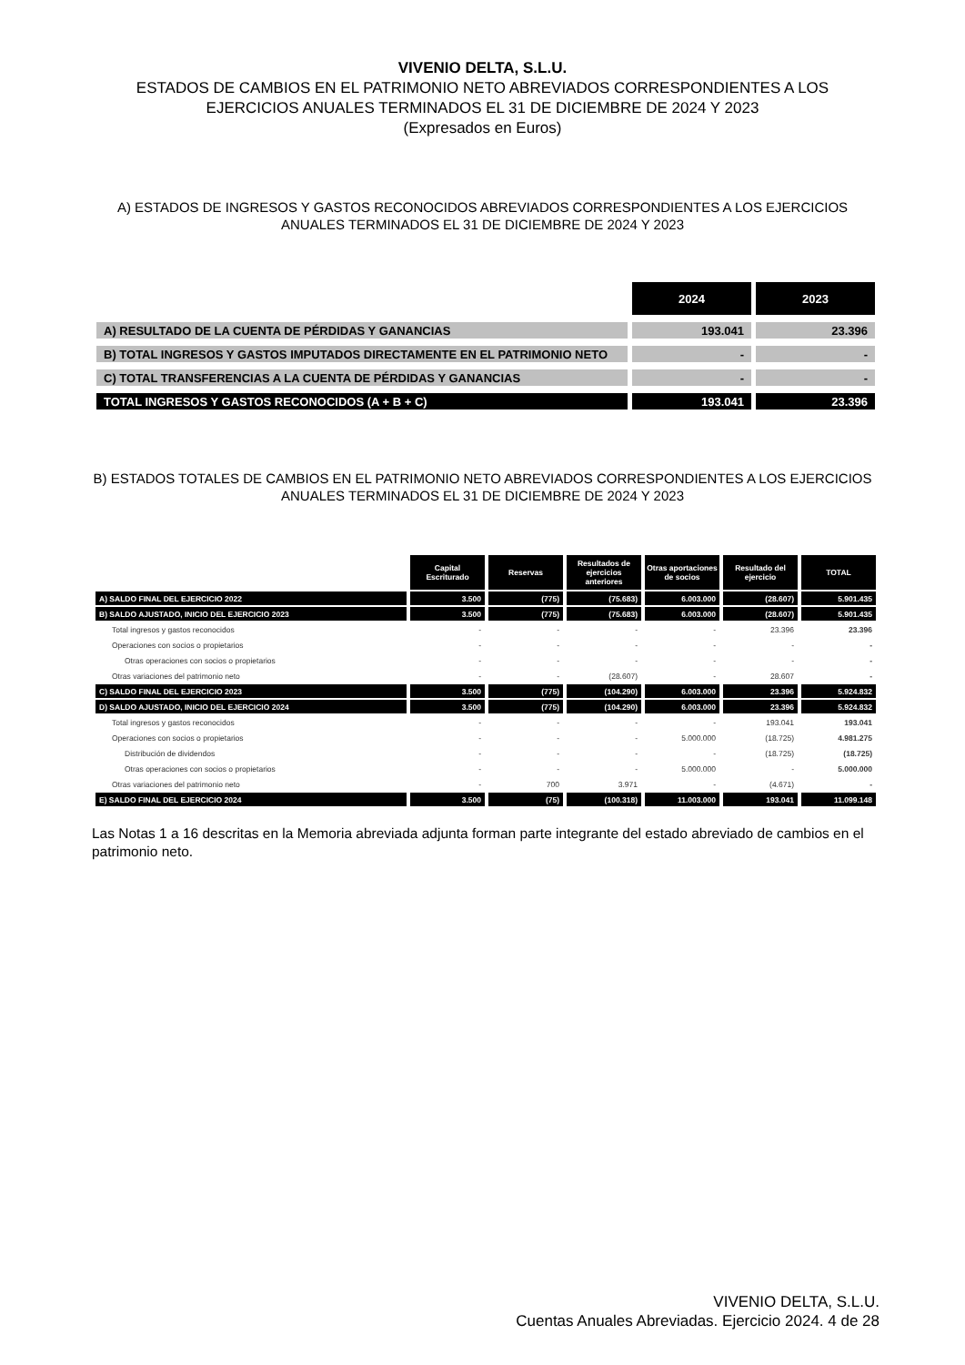VIVENIO DELTA, S.L.U.
ESTADOS DE CAMBIOS EN EL PATRIMONIO NETO ABREVIADOS CORRESPONDIENTES A LOS
EJERCICIOS ANUALES TERMINADOS EL 31 DE DICIEMBRE DE 2024 Y 2023
(Expresados en Euros)
A) ESTADOS DE INGRESOS Y GASTOS RECONOCIDOS ABREVIADOS CORRESPONDIENTES A LOS EJERCICIOS ANUALES TERMINADOS EL 31 DE DICIEMBRE DE 2024 Y 2023
| | 2024 | 2023 |
| A) RESULTADO DE LA CUENTA DE PÉRDIDAS Y GANANCIAS | 193.041 | 23.396 |
| B) TOTAL INGRESOS Y GASTOS IMPUTADOS DIRECTAMENTE EN EL PATRIMONIO NETO | - | - |
| C) TOTAL TRANSFERENCIAS A LA CUENTA DE PÉRDIDAS Y GANANCIAS | - | - |
| TOTAL INGRESOS Y GASTOS RECONOCIDOS (A + B + C) | 193.041 | 23.396 |
B) ESTADOS TOTALES DE CAMBIOS EN EL PATRIMONIO NETO ABREVIADOS CORRESPONDIENTES A LOS EJERCICIOS ANUALES TERMINADOS EL 31 DE DICIEMBRE DE 2024 Y 2023
| | Capital Escriturado | Reservas | Resultados de ejercicios anteriores | Otras aportaciones de socios | Resultado del ejercicio | TOTAL |
| A) SALDO FINAL DEL EJERCICIO 2022 | 3.500 | (775) | (75.683) | 6.003.000 | (28.607) | 5.901.435 |
| B) SALDO AJUSTADO, INICIO DEL EJERCICIO 2023 | 3.500 | (775) | (75.683) | 6.003.000 | (28.607) | 5.901.435 |
| Total ingresos y gastos reconocidos | - | - | - | - | 23.396 | 23.396 |
| Operaciones con socios o propietarios | - | - | - | - | - | - |
| Otras operaciones con socios o propietarios | - | - | - | - | - | - |
| Otras variaciones del patrimonio neto | - | - | (28.607) | - | 28.607 | - |
| C) SALDO FINAL DEL EJERCICIO 2023 | 3.500 | (775) | (104.290) | 6.003.000 | 23.396 | 5.924.832 |
| D) SALDO AJUSTADO, INICIO DEL EJERCICIO 2024 | 3.500 | (775) | (104.290) | 6.003.000 | 23.396 | 5.924.832 |
| Total ingresos y gastos reconocidos | - | - | - | - | 193.041 | 193.041 |
| Operaciones con socios o propietarios | - | - | - | 5.000.000 | (18.725) | 4.981.275 |
| Distribución de dividendos | - | - | - | - | (18.725) | (18.725) |
| Otras operaciones con socios o propietarios | - | - | - | 5.000.000 | - | 5.000.000 |
| Otras variaciones del patrimonio neto | - | 700 | 3.971 | - | (4.671) | - |
| E) SALDO FINAL DEL EJERCICIO 2024 | 3.500 | (75) | (100.318) | 11.003.000 | 193.041 | 11.099.148 |
Las Notas 1 a 16 descritas en la Memoria abreviada adjunta forman parte integrante del estado abreviado de cambios en el patrimonio neto.
VIVENIO DELTA, S.L.U.
Cuentas Anuales Abreviadas. Ejercicio 2024. 4 de 28